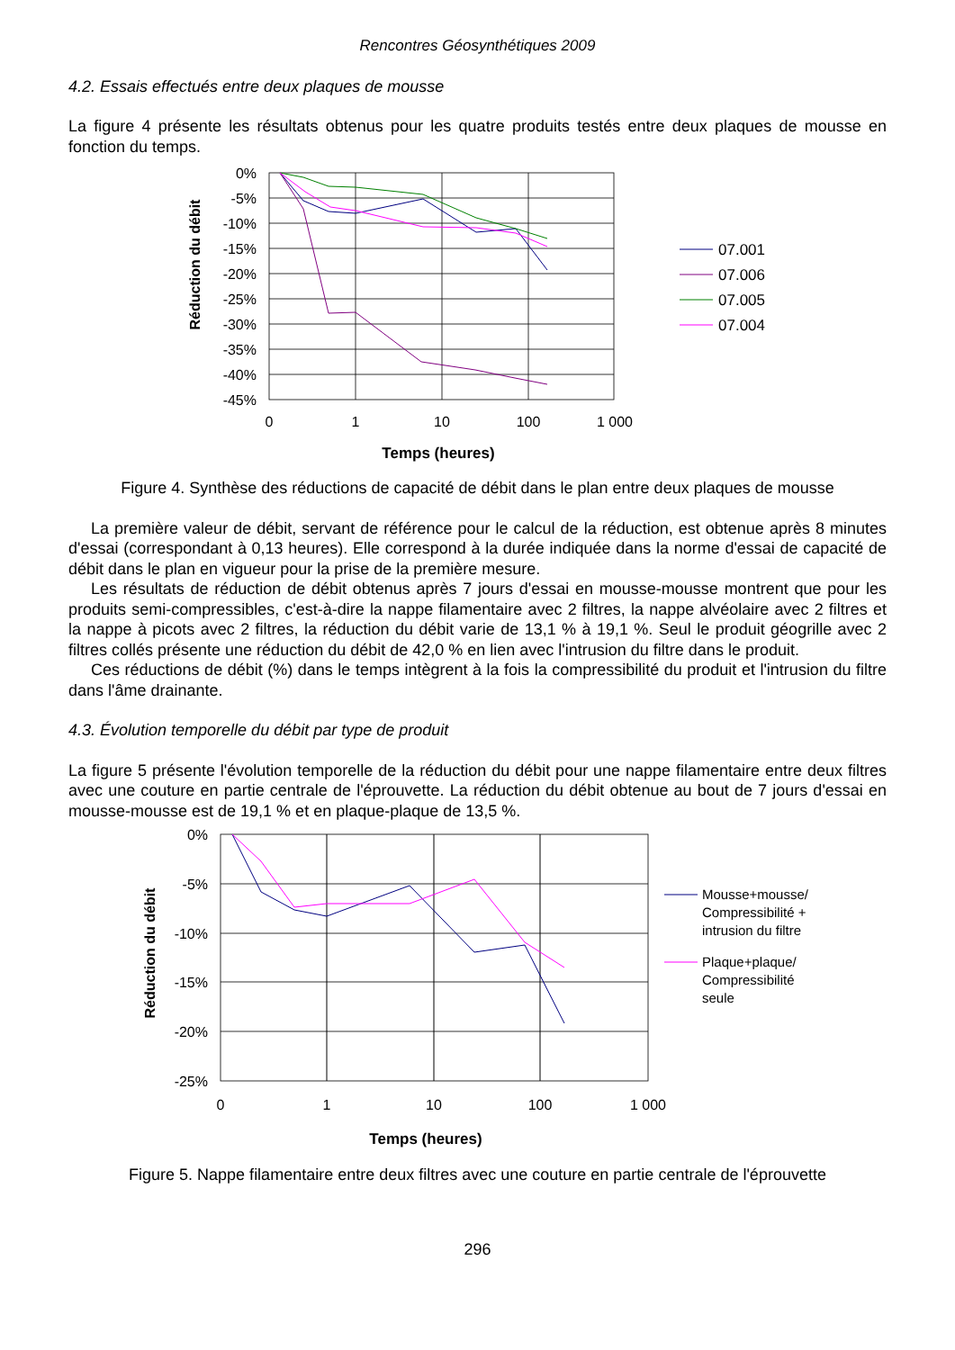Rencontres Géosynthétiques 2009
4.2. Essais effectués entre deux plaques de mousse
La figure 4 présente les résultats obtenus pour les quatre produits testés entre deux plaques de mousse en fonction du temps.
Réduction du débit
0%
-5%
-10%
-15%
-20%
-25%
-30%
-35%
-40%
-45%
0
1
10
100
1 000
Temps (heures)
07.001
07.006
07.005
07.004
Figure 4. Synthèse des réductions de capacité de débit dans le plan entre deux plaques de mousse
La première valeur de débit, servant de référence pour le calcul de la réduction, est obtenue après 8 minutes d'essai (correspondant à 0,13 heures). Elle correspond à la durée indiquée dans la norme d'essai de capacité de débit dans le plan en vigueur pour la prise de la première mesure.
Les résultats de réduction de débit obtenus après 7 jours d'essai en mousse-mousse montrent que pour les produits semi-compressibles, c'est-à-dire la nappe filamentaire avec 2 filtres, la nappe alvéolaire avec 2 filtres et la nappe à picots avec 2 filtres, la réduction du débit varie de 13,1 % à 19,1 %. Seul le produit géogrille avec 2 filtres collés présente une réduction du débit de 42,0 % en lien avec l'intrusion du filtre dans le produit.
Ces réductions de débit (%) dans le temps intègrent à la fois la compressibilité du produit et l'intrusion du filtre dans l'âme drainante.
4.3. Évolution temporelle du débit par type de produit
La figure 5 présente l'évolution temporelle de la réduction du débit pour une nappe filamentaire entre deux filtres avec une couture en partie centrale de l'éprouvette. La réduction du débit obtenue au bout de 7 jours d'essai en mousse-mousse est de 19,1 % et en plaque-plaque de 13,5 %.
Réduction du débit
0%
-5%
-10%
-15%
-20%
-25%
0
1
10
100
1 000
Temps (heures)
Mousse+mousse/
Compressibilité +
intrusion du filtre
Plaque+plaque/
Compressibilité
seule
Figure 5. Nappe filamentaire entre deux filtres avec une couture en partie centrale de l'éprouvette
296